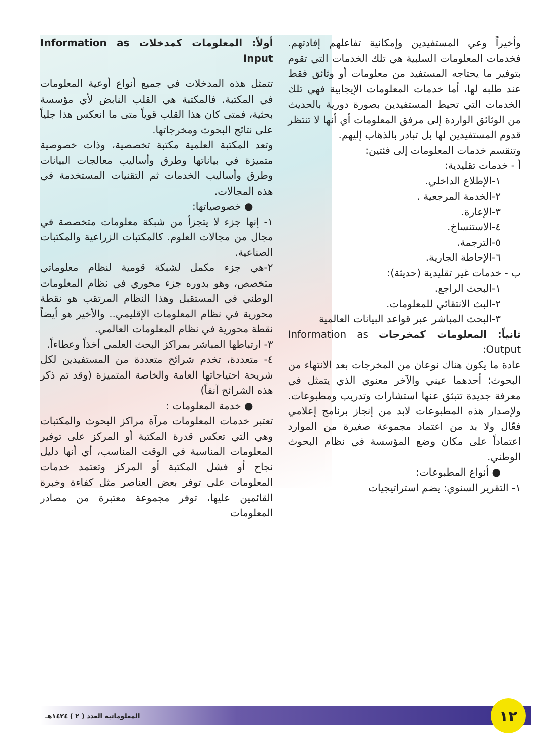أولاً: المعلومات كمدخلات Information as Input
تتمثل هذه المدخلات في جميع أنواع أوعية المعلومات في المكتبة. فالمكتبة هي القلب النابض لأي مؤسسة بحثية، فمتى كان هذا القلب قوياً متى ما انعكس هذا جلياً على نتائج البحوث ومخرجاتها.
وتعد المكتبة العلمية مكتبة تخصصية، وذات خصوصية متميزة في بياناتها وطرق وأساليب معالجات البيانات وطرق وأساليب الخدمات ثم التقنيات المستخدمة في هذه المجالات.
● خصوصياتها:
١- إنها جزء لا يتجزأ من شبكة معلومات متخصصة في مجال من مجالات العلوم. كالمكتبات الزراعية والمكتبات الصناعية.
٢-هي جزء مكمل لشبكة قومية لنظام معلوماتي متخصص، وهو بدوره جزء محوري في نظام المعلومات الوطني في المستقبل وهذا النظام المرتقب هو نقطة محورية في نظام المعلومات الإقليمي.. والأخير هو أيضاً نقطة محورية في نظام المعلومات العالمي.
٣- ارتباطها المباشر بمراكز البحث العلمي أخذاً وعطاءاً.
٤- متعددة، تخدم شرائح متعددة من المستفيدين لكل شريحة احتياجاتها العامة والخاصة المتميزة (وقد تم ذكر هذه الشرائح آنفاً)
● خدمة المعلومات :
تعتبر خدمات المعلومات مرآة مراكز البحوث والمكتبات وهي التي تعكس قدرة المكتبة أو المركز على توفير المعلومات المناسبة في الوقت المناسب، أي أنها دليل نجاح أو فشل المكتبة أو المركز وتعتمد خدمات المعلومات على توفر بعض العناصر مثل كفاءة وخبرة القائمين عليها، توفر مجموعة معتبرة من مصادر المعلومات
وأخيراً وعي المستفيدين وإمكانية تفاعلهم إفادتهم. فخدمات المعلومات السلبية هي تلك الخدمات التي تقوم بتوفير ما يحتاجه المستفيد من معلومات أو وثائق فقط عند طلبه لها، أما خدمات المعلومات الإيجابية فهي تلك الخدمات التي تحيط المستفيدين بصورة دورية بالحديث من الوثائق الواردة إلى مرفق المعلومات أي أنها لا تنتظر قدوم المستفيدين لها بل تبادر بالذهاب إليهم.
وتنقسم خدمات المعلومات إلى فئتين:
أ - خدمات تقليدية:
١-الإطلاع الداخلي.
٢-الخدمة المرجعية .
٣-الإعارة.
٤-الاستنساخ.
٥-الترجمة.
٦-الإحاطة الجارية.
ب - خدمات غير تقليدية (حديثة):
١-البحث الراجع.
٢-البث الانتقائي للمعلومات.
٣-البحث المباشر عبر قواعد البيانات العالمية
ثانياً: المعلومات كمخرجات Information as Output:
عادة ما يكون هناك نوعان من المخرجات بعد الانتهاء من البحوث؛ أحدهما عيني والآخر معنوي الذي يتمثل في معرفة جديدة تتبثق عنها استشارات وتدريب ومطبوعات. ولإصدار هذه المطبوعات لابد من إنجاز برنامج إعلامي فعّال ولا بد من اعتماد مجموعة صغيرة من الموارد اعتماداً على مكان وضع المؤسسة في نظام البحوث الوطني.
● أنواع المطبوعات:
١- التقرير السنوي: يضم استراتيجيات
١٢
المعلوماتية العدد ( ٢ ) ١٤٢٤هـ